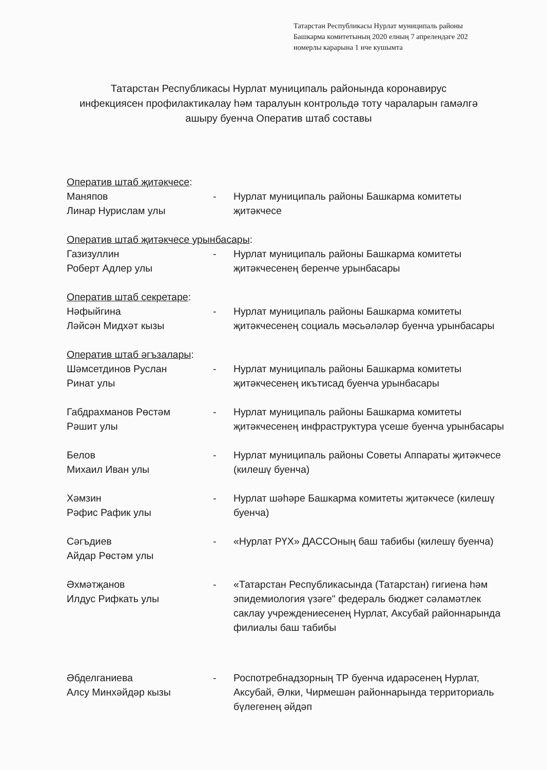Татарстан Республикасы Нурлат муниципаль районы
Башкарма комитетының 2020 елның 7 апрелендәге 202
номерлы карарына 1 нче кушымта
Татарстан Республикасы Нурлат муниципаль районында коронавирус
инфекциясен профилактикалау һәм таралуын контрольдә тоту чараларын гамәлгә
ашыру буенча Оператив штаб составы
| Оператив штаб җитәкчесе : | | |
| Маняпов Линар Нурислам улы | - | Нурлат муниципаль районы Башкарма комитеты җитәкчесе |
| Оператив штаб җитәкчесе урынбасары : | | |
| Газизуллин Роберт Адлер улы | - | Нурлат муниципаль районы Башкарма комитеты җитәкчесенең беренче урынбасары |
| Оператив штаб секретаре : | | |
| Нәфыйгина Ләйсән Мидхәт кызы | - | Нурлат муниципаль районы Башкарма комитеты җитәкчесенең социаль мәсьәләләр буенча урынбасары |
| Оператив штаб әгъзалары : | | |
| Шәмсетдинов Руслан Ринат улы | - | Нурлат муниципаль районы Башкарма комитеты җитәкчесенең икътисад буенча урынбасары |
| Габдрахманов Рөстәм Рәшит улы | - | Нурлат муниципаль районы Башкарма комитеты җитәкчесенең инфраструктура үсеше буенча урынбасары |
| Белов Михаил Иван улы | - | Нурлат муниципаль районы Советы Аппараты җитәкчесе (килешү буенча) |
| Хәмзин Рәфис Рафик улы | - | Нурлат шәһәре Башкарма комитеты җитәкчесе (килешү буенча) |
| Сәгъдиев Айдар Рөстәм улы | - | «Нурлат РҮХ» ДАССОның баш табибы (килешү буенча) |
| Әхмәтҗанов Илдус Рифкать улы | - | «Татарстан Республикасында (Татарстан) гигиена һәм эпидемиология үзәге" федераль бюджет сәламәтлек саклау учреждениесенең Нурлат, Аксубай районнарында филиалы баш табибы |
| Әбделганиева Алсу Минхәйдәр кызы | - | Роспотребнадзорның ТР буенча идарәсенең Нурлат, Аксубай, Әлки, Чирмешән районнарында территориаль бүлегенең әйдәп |